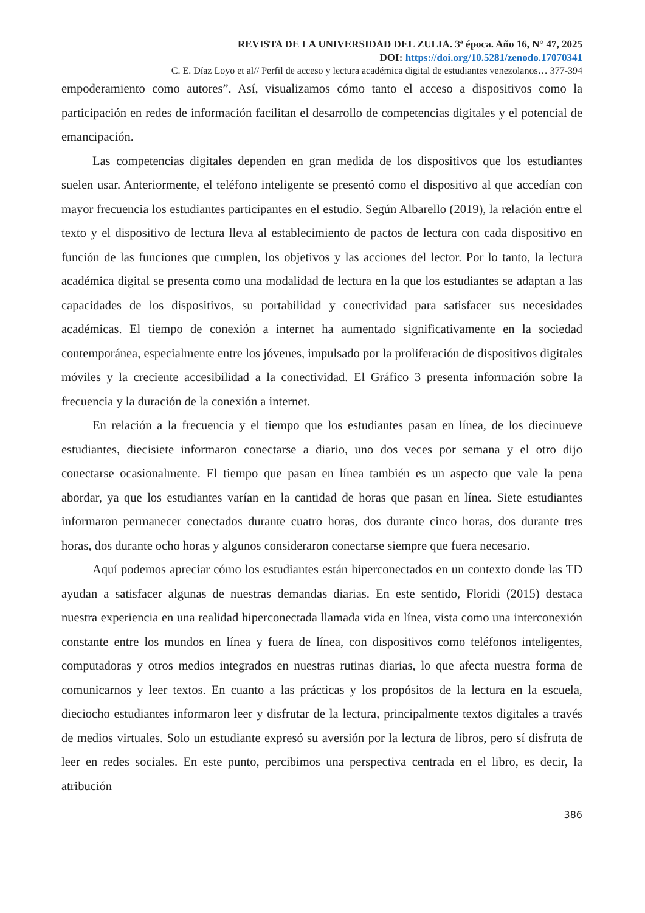REVISTA DE LA UNIVERSIDAD DEL ZULIA. 3ª época. Año 16, N° 47, 2025
DOI: https://doi.org/10.5281/zenodo.17070341
C. E. Díaz Loyo et al// Perfil de acceso y lectura académica digital de estudiantes venezolanos… 377-394
empoderamiento como autores”. Así, visualizamos cómo tanto el acceso a dispositivos como la participación en redes de información facilitan el desarrollo de competencias digitales y el potencial de emancipación.
Las competencias digitales dependen en gran medida de los dispositivos que los estudiantes suelen usar. Anteriormente, el teléfono inteligente se presentó como el dispositivo al que accedían con mayor frecuencia los estudiantes participantes en el estudio. Según Albarello (2019), la relación entre el texto y el dispositivo de lectura lleva al establecimiento de pactos de lectura con cada dispositivo en función de las funciones que cumplen, los objetivos y las acciones del lector. Por lo tanto, la lectura académica digital se presenta como una modalidad de lectura en la que los estudiantes se adaptan a las capacidades de los dispositivos, su portabilidad y conectividad para satisfacer sus necesidades académicas. El tiempo de conexión a internet ha aumentado significativamente en la sociedad contemporánea, especialmente entre los jóvenes, impulsado por la proliferación de dispositivos digitales móviles y la creciente accesibilidad a la conectividad. El Gráfico 3 presenta información sobre la frecuencia y la duración de la conexión a internet.
En relación a la frecuencia y el tiempo que los estudiantes pasan en línea, de los diecinueve estudiantes, diecisiete informaron conectarse a diario, uno dos veces por semana y el otro dijo conectarse ocasionalmente. El tiempo que pasan en línea también es un aspecto que vale la pena abordar, ya que los estudiantes varían en la cantidad de horas que pasan en línea. Siete estudiantes informaron permanecer conectados durante cuatro horas, dos durante cinco horas, dos durante tres horas, dos durante ocho horas y algunos consideraron conectarse siempre que fuera necesario.
Aquí podemos apreciar cómo los estudiantes están hiperconectados en un contexto donde las TD ayudan a satisfacer algunas de nuestras demandas diarias. En este sentido, Floridi (2015) destaca nuestra experiencia en una realidad hiperconectada llamada vida en línea, vista como una interconexión constante entre los mundos en línea y fuera de línea, con dispositivos como teléfonos inteligentes, computadoras y otros medios integrados en nuestras rutinas diarias, lo que afecta nuestra forma de comunicarnos y leer textos. En cuanto a las prácticas y los propósitos de la lectura en la escuela, dieciocho estudiantes informaron leer y disfrutar de la lectura, principalmente textos digitales a través de medios virtuales. Solo un estudiante expresó su aversión por la lectura de libros, pero sí disfruta de leer en redes sociales. En este punto, percibimos una perspectiva centrada en el libro, es decir, la atribución
386